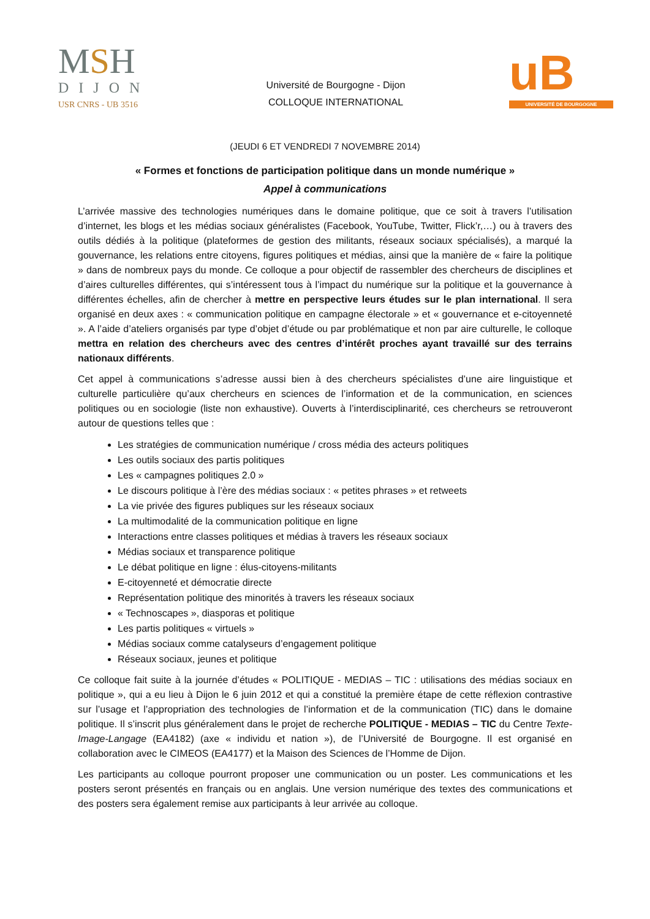MSH
DIJON
USR CNRS - UB 3516
Université de Bourgogne - Dijon
COLLOQUE INTERNATIONAL
uB
UNIVERSITÉ DE BOURGOGNE
(JEUDI 6 ET VENDREDI 7 NOVEMBRE 2014)
« Formes et fonctions de participation politique dans un monde numérique »
Appel à communications
L’arrivée massive des technologies numériques dans le domaine politique, que ce soit à travers l’utilisation d’internet, les blogs et les médias sociaux généralistes (Facebook, YouTube, Twitter, Flick’r,…) ou à travers des outils dédiés à la politique (plateformes de gestion des militants, réseaux sociaux spécialisés), a marqué la gouvernance, les relations entre citoyens, figures politiques et médias, ainsi que la manière de « faire la politique » dans de nombreux pays du monde. Ce colloque a pour objectif de rassembler des chercheurs de disciplines et d’aires culturelles différentes, qui s’intéressent tous à l’impact du numérique sur la politique et la gouvernance à différentes échelles, afin de chercher à mettre en perspective leurs études sur le plan international. Il sera organisé en deux axes : « communication politique en campagne électorale » et « gouvernance et e-citoyenneté ». A l’aide d’ateliers organisés par type d’objet d’étude ou par problématique et non par aire culturelle, le colloque mettra en relation des chercheurs avec des centres d’intérêt proches ayant travaillé sur des terrains nationaux différents.
Cet appel à communications s’adresse aussi bien à des chercheurs spécialistes d’une aire linguistique et culturelle particulière qu’aux chercheurs en sciences de l’information et de la communication, en sciences politiques ou en sociologie (liste non exhaustive). Ouverts à l’interdisciplinarité, ces chercheurs se retrouveront autour de questions telles que :
Les stratégies de communication numérique / cross média des acteurs politiques
Les outils sociaux des partis politiques
Les « campagnes politiques 2.0 »
Le discours politique à l’ère des médias sociaux : « petites phrases » et retweets
La vie privée des figures publiques sur les réseaux sociaux
La multimodalité de la communication politique en ligne
Interactions entre classes politiques et médias à travers les réseaux sociaux
Médias sociaux et transparence politique
Le débat politique en ligne : élus-citoyens-militants
E-citoyenneté et démocratie directe
Représentation politique des minorités à travers les réseaux sociaux
« Technoscapes », diasporas et politique
Les partis politiques « virtuels »
Médias sociaux comme catalyseurs d’engagement politique
Réseaux sociaux, jeunes et politique
Ce colloque fait suite à la journée d’études « POLITIQUE - MEDIAS – TIC : utilisations des médias sociaux en politique », qui a eu lieu à Dijon le 6 juin 2012 et qui a constitué la première étape de cette réflexion contrastive sur l’usage et l’appropriation des technologies de l’information et de la communication (TIC) dans le domaine politique. Il s’inscrit plus généralement dans le projet de recherche POLITIQUE - MEDIAS – TIC du Centre Texte-Image-Langage (EA4182) (axe « individu et nation »), de l’Université de Bourgogne. Il est organisé en collaboration avec le CIMEOS (EA4177) et la Maison des Sciences de l’Homme de Dijon.
Les participants au colloque pourront proposer une communication ou un poster. Les communications et les posters seront présentés en français ou en anglais. Une version numérique des textes des communications et des posters sera également remise aux participants à leur arrivée au colloque.